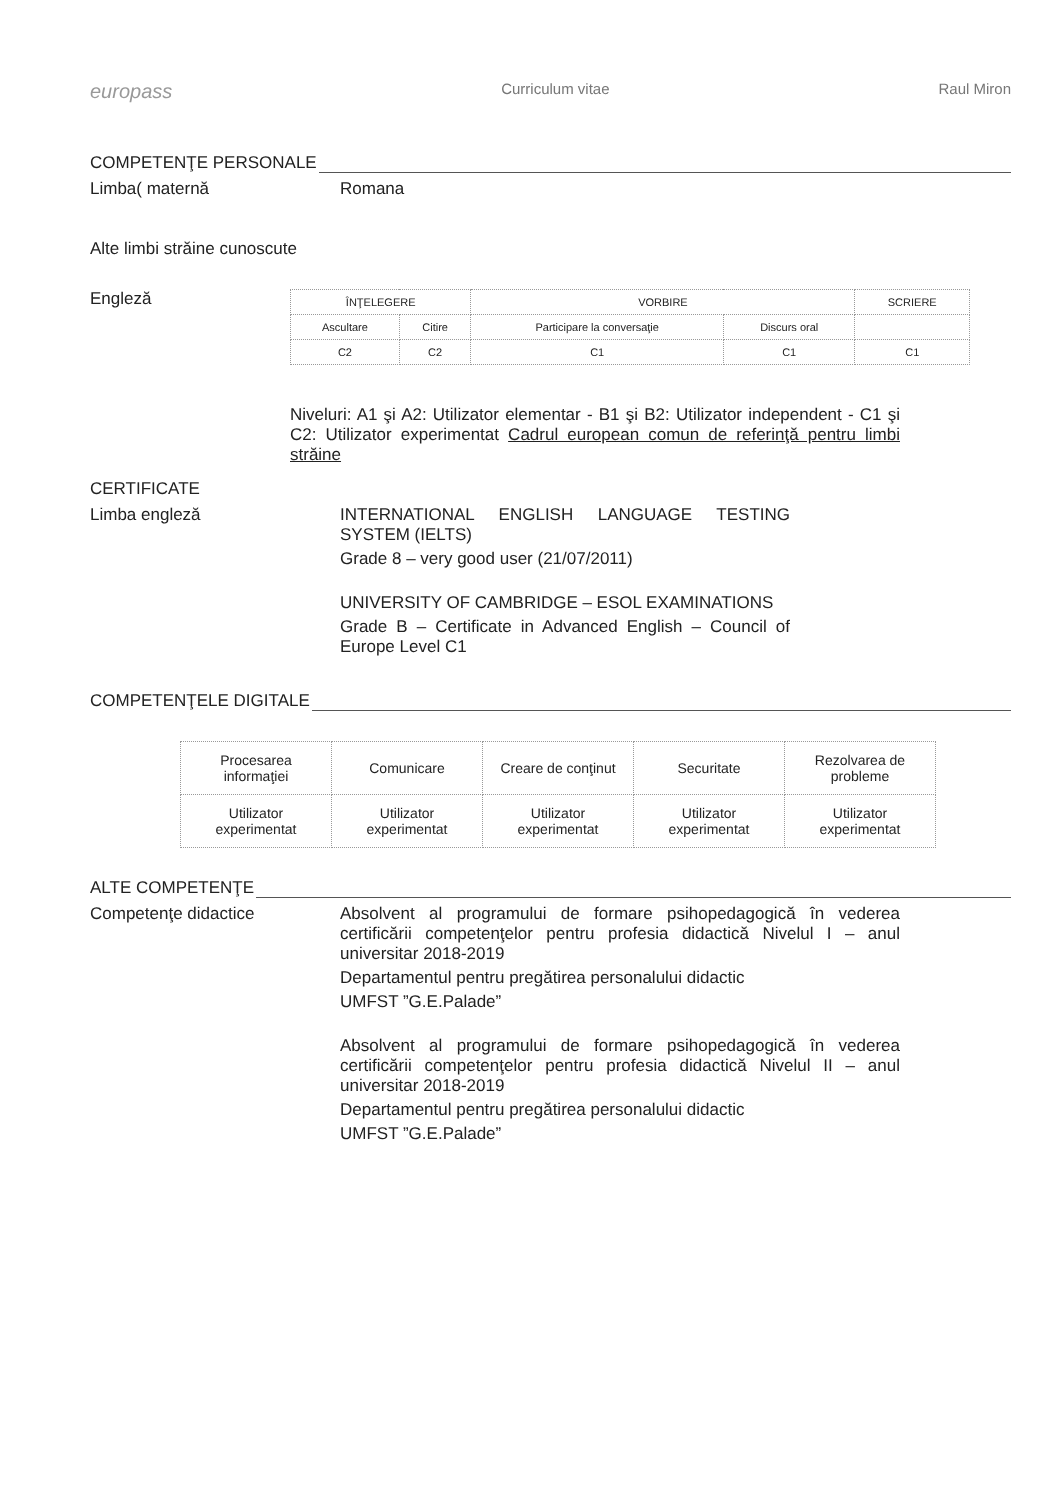europass Curriculum vitae Raul Miron
COMPETENŢE PERSONALE
Limba( maternă Romana
Alte limbi străine cunoscute
Engleză
| ÎNŢELEGERE | | VORBIRE | | SCRIERE |
| --- | --- | --- | --- | --- |
| Ascultare | Citire | Participare la conversaţie | Discurs oral | |
| C2 | C2 | C1 | C1 | C1 |
Niveluri: A1 şi A2: Utilizator elementar - B1 şi B2: Utilizator independent - C1 şi C2: Utilizator experimentat Cadrul european comun de referinţă pentru limbi străine
CERTIFICATE
Limba engleză INTERNATIONAL ENGLISH LANGUAGE TESTING SYSTEM (IELTS)
Grade 8 – very good user (21/07/2011)
UNIVERSITY OF CAMBRIDGE – ESOL EXAMINATIONS
Grade B – Certificate in Advanced English – Council of Europe Level C1
COMPETENŢELE DIGITALE
| Procesarea informaţiei | Comunicare | Creare de conţinut | Securitate | Rezolvarea de probleme |
| Utilizator experimentat | Utilizator experimentat | Utilizator experimentat | Utilizator experimentat | Utilizator experimentat |
ALTE COMPETENŢE
Competenţe didactice Absolvent al programului de formare psihopedagogică în vederea certificării competenţelor pentru profesia didactică Nivelul I – anul universitar 2018-2019
Departamentul pentru pregătirea personalului didactic
UMFST ”G.E.Palade”
Absolvent al programului de formare psihopedagogică în vederea certificării competenţelor pentru profesia didactică Nivelul II – anul universitar 2018-2019
Departamentul pentru pregătirea personalului didactic
UMFST ”G.E.Palade”